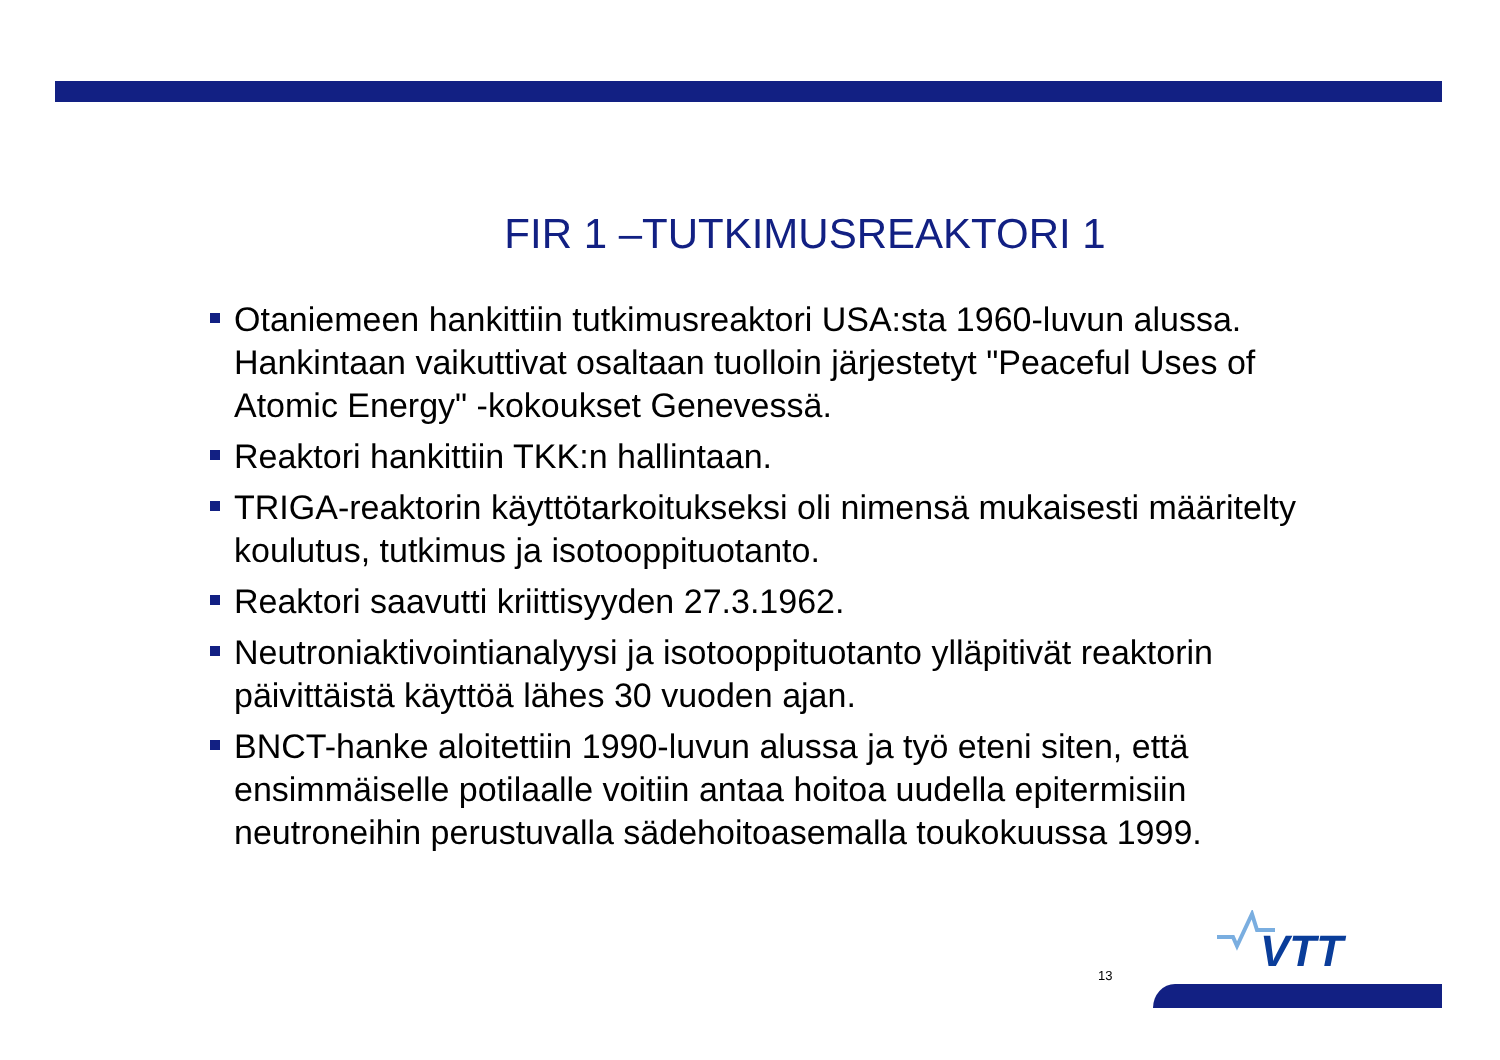FIR 1 –TUTKIMUSREAKTORI 1
Otaniemeen hankittiin tutkimusreaktori USA:sta 1960-luvun alussa. Hankintaan vaikuttivat osaltaan tuolloin järjestetyt "Peaceful Uses of Atomic Energy" -kokoukset Genevessä.
Reaktori hankittiin TKK:n hallintaan.
TRIGA-reaktorin käyttötarkoitukseksi oli nimensä mukaisesti määritelty koulutus, tutkimus ja isotooppituotanto.
Reaktori saavutti kriittisyyden 27.3.1962.
Neutroniaktivointianalyysi ja isotooppituotanto ylläpitivät reaktorin päivittäistä käyttöä lähes 30 vuoden ajan.
BNCT-hanke aloitettiin 1990-luvun alussa ja työ eteni siten, että ensimmäiselle potilaalle voitiin antaa hoitoa uudella epitermisiin neutroneihin perustuvalla sädehoitoasemalla toukokuussa 1999.
13
VTT